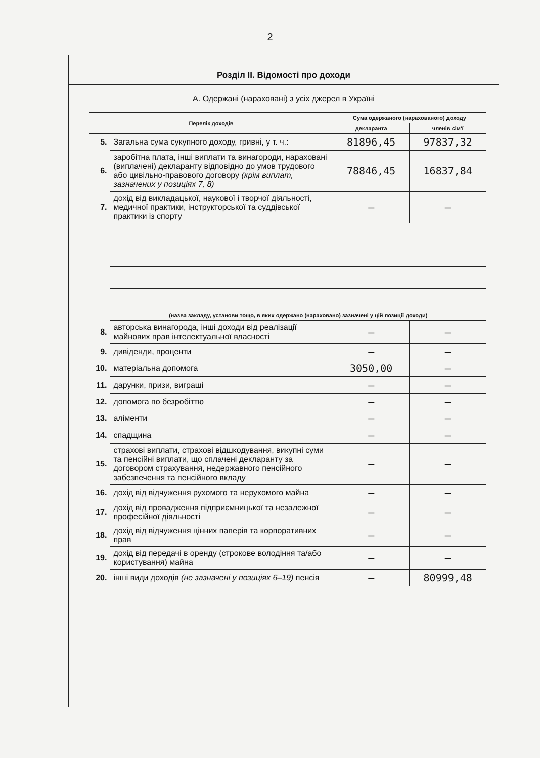2
Розділ II. Відомості про доходи
А. Одержані (нараховані) з усіх джерел в Україні
| Перелік доходів | | Сума одержаного (нарахованого) доходу | |
| --- | --- | --- | --- |
| | | декларанта | членів сім'ї |
| 5. | Загальна сума сукупного доходу, гривні, у т. ч.: | 81896,45 | 97837,32 |
| 6. | заробітна плата, інші виплати та винагороди, нараховані (виплачені) декларанту відповідно до умов трудового або цивільно-правового договору (крім виплат, зазначених у позиціях 7, 8) | 78846,45 | 16837,84 |
| 7. | дохід від викладацької, наукової і творчої діяльності, медичної практики, інструкторської та суддівської практики із спорту | — | — |
| | (назва закладу, установи тощо, в яких одержано (нараховано) зазначені у цій позиції доходи) | | |
| 8. | авторська винагорода, інші доходи від реалізації майнових прав інтелектуальної власності | — | — |
| 9. | дивіденди, проценти | — | — |
| 10. | матеріальна допомога | 3050,00 | — |
| 11. | дарунки, призи, виграші | — | — |
| 12. | допомога по безробіттю | — | — |
| 13. | аліменти | — | — |
| 14. | спадщина | — | — |
| 15. | страхові виплати, страхові відшкодування, викупні суми та пенсійні виплати, що сплачені декларанту за договором страхування, недержавного пенсійного забезпечення та пенсійного вкладу | — | — |
| 16. | дохід від відчуження рухомого та нерухомого майна | — | — |
| 17. | дохід від провадження підприємницької та незалежної професійної діяльності | — | — |
| 18. | дохід від відчуження цінних паперів та корпоративних прав | — | — |
| 19. | дохід від передачі в оренду (строкове володіння та/або користування) майна | — | — |
| 20. | інші види доходів (не зазначені у позиціях 6–19) пенсія | — | 80999,48 |